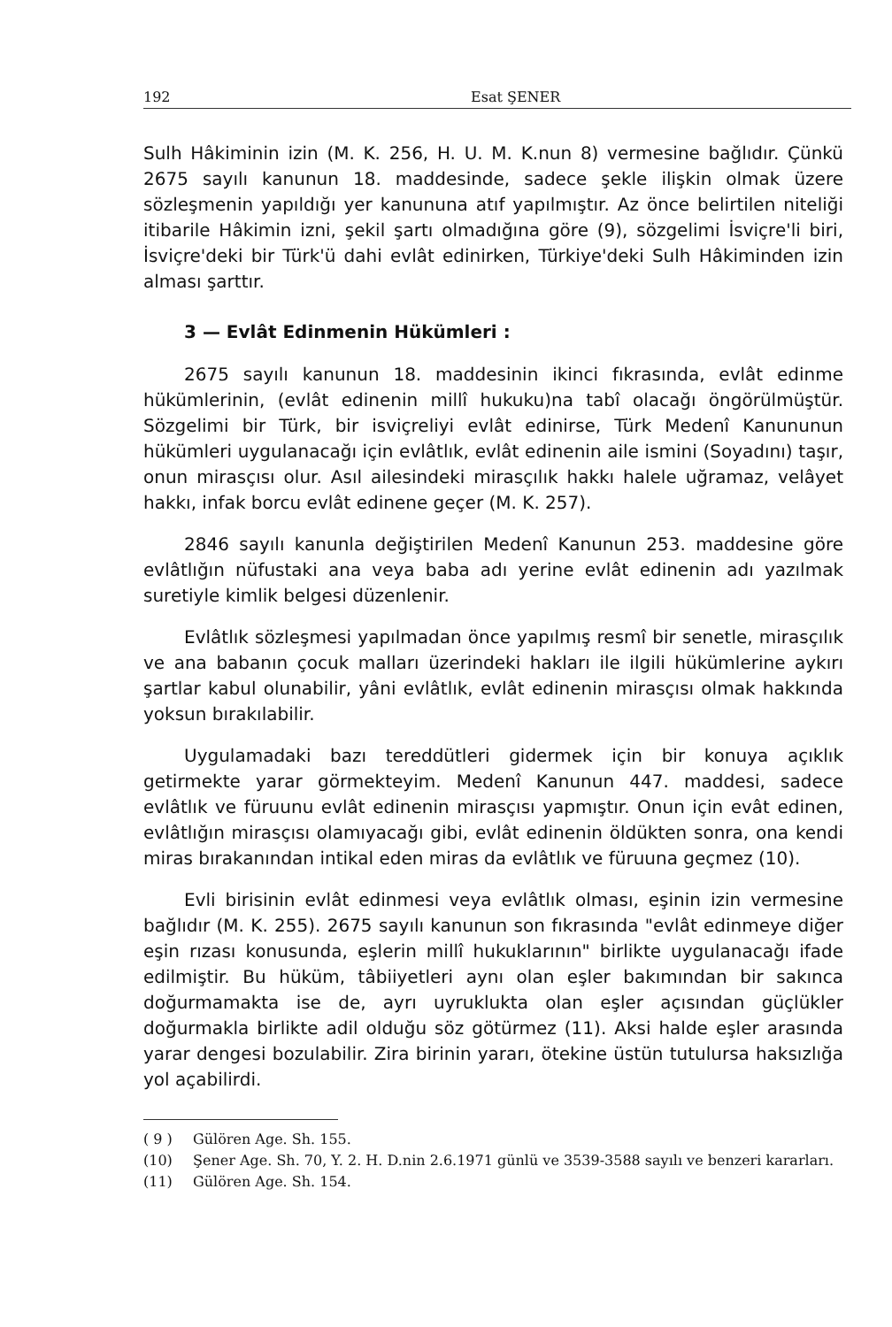192 Esat ŞENER
Sulh Hâkiminin izin (M. K. 256, H. U. M. K.nun 8) vermesine bağlıdır. Çünkü 2675 sayılı kanunun 18. maddesinde, sadece şekle ilişkin olmak üzere sözleşmenin yapıldığı yer kanununa atıf yapılmıştır. Az önce belirtilen niteliği itibarile Hâkimin izni, şekil şartı olmadığına göre (9), sözgelimi İsviçre'li biri, İsviçre'deki bir Türk'ü dahi evlât edinirken, Türkiye'deki Sulh Hâkiminden izin alması şarttır.
3 — Evlât Edinmenin Hükümleri :
2675 sayılı kanunun 18. maddesinin ikinci fıkrasında, evlât edinme hükümlerinin, (evlât edinenin millî hukuku)na tabî olacağı öngörülmüştür. Sözgelimi bir Türk, bir isviçreliyi evlât edinirse, Türk Medenî Kanununun hükümleri uygulanacağı için evlâtlık, evlât edinenin aile ismini (Soyadını) taşır, onun mirasçısı olur. Asıl ailesindeki mirasçılık hakkı halele uğramaz, velâyet hakkı, infak borcu evlât edinene geçer (M. K. 257).
2846 sayılı kanunla değiştirilen Medenî Kanunun 253. maddesine göre evlâtlığın nüfustaki ana veya baba adı yerine evlât edinenin adı yazılmak suretiyle kimlik belgesi düzenlenir.
Evlâtlık sözleşmesi yapılmadan önce yapılmış resmî bir senetle, mirasçılık ve ana babanın çocuk malları üzerindeki hakları ile ilgili hükümlerine aykırı şartlar kabul olunabilir, yâni evlâtlık, evlât edinenin mirasçısı olmak hakkında yoksun bırakılabilir.
Uygulamadaki bazı tereddütleri gidermek için bir konuya açıklık getirmekte yarar görmekteyim. Medenî Kanunun 447. maddesi, sadece evlâtlık ve füruunu evlât edinenin mirasçısı yapmıştır. Onun için evât edinen, evlâtlığın mirasçısı olamıyacağı gibi, evlât edinenin öldükten sonra, ona kendi miras bırakanından intikal eden miras da evlâtlık ve füruuna geçmez (10).
Evli birisinin evlât edinmesi veya evlâtlık olması, eşinin izin vermesine bağlıdır (M. K. 255). 2675 sayılı kanunun son fıkrasında "evlât edinmeye diğer eşin rızası konusunda, eşlerin millî hukuklarının" birlikte uygulanacağı ifade edilmiştir. Bu hüküm, tâbiiyetleri aynı olan eşler bakımından bir sakınca doğurmamakta ise de, ayrı uyruklukta olan eşler açısından güçlükler doğurmakla birlikte adil olduğu söz götürmez (11). Aksi halde eşler arasında yarar dengesi bozulabilir. Zira birinin yararı, ötekine üstün tutulursa haksızlığa yol açabilirdi.
( 9 ) Gülören Age. Sh. 155.
(10) Şener Age. Sh. 70, Y. 2. H. D.nin 2.6.1971 günlü ve 3539-3588 sayılı ve benzeri kararları.
(11) Gülören Age. Sh. 154.